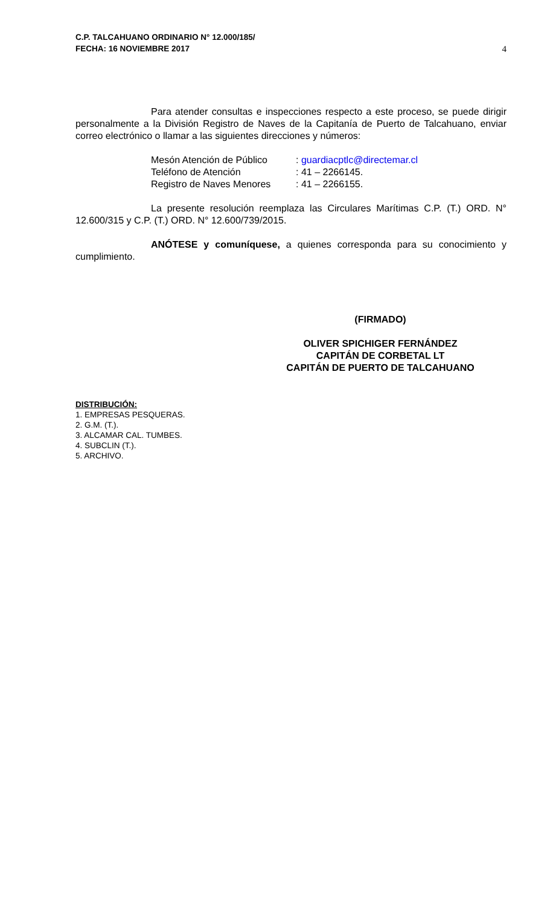C.P. TALCAHUANO ORDINARIO N° 12.000/185/
FECHA: 16 NOVIEMBRE 2017
4
Para atender consultas e inspecciones respecto a este proceso, se puede dirigir personalmente a la División Registro de Naves de la Capitanía de Puerto de Talcahuano, enviar correo electrónico o llamar a las siguientes direcciones y números:
| Mesón Atención de Público | : guardiacptlc@directemar.cl |
| Teléfono de Atención | : 41 – 2266145. |
| Registro de Naves Menores | : 41 – 2266155. |
La presente resolución reemplaza las Circulares Marítimas C.P. (T.) ORD. N° 12.600/315 y C.P. (T.) ORD. N° 12.600/739/2015.
ANÓTESE y comuníquese, a quienes corresponda para su conocimiento y cumplimiento.
(FIRMADO)
OLIVER SPICHIGER FERNÁNDEZ
CAPITÁN DE CORBETAL LT
CAPITÁN DE PUERTO DE TALCAHUANO
DISTRIBUCIÓN:
1. EMPRESAS PESQUERAS.
2. G.M. (T.).
3. ALCAMAR CAL. TUMBES.
4. SUBCLIN (T.).
5. ARCHIVO.